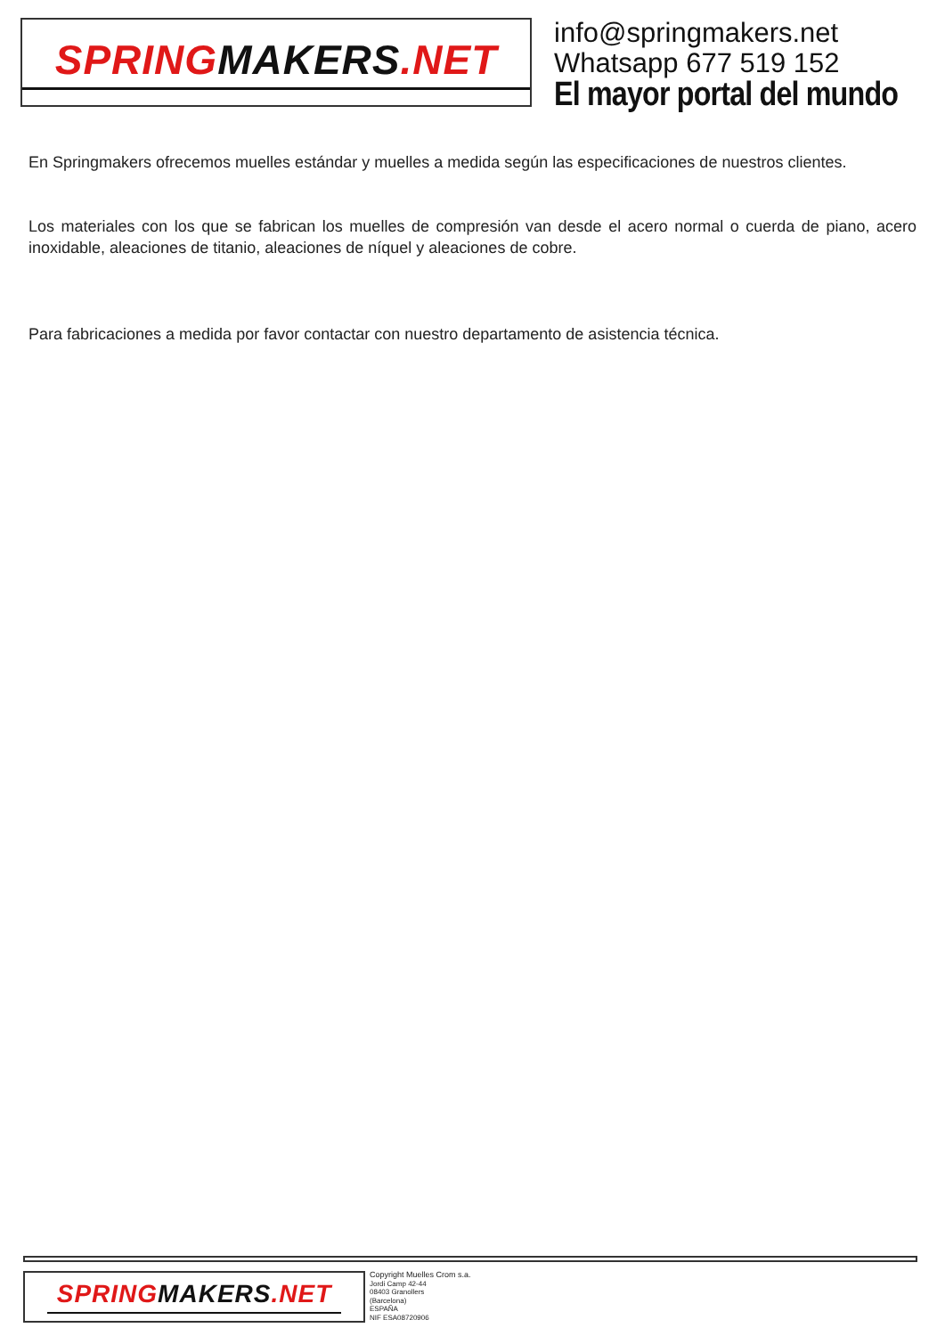SPRING MAKERS.NET
info@springmakers.net
Whatsapp 677 519 152
El mayor portal del mundo
En Springmakers ofrecemos muelles estándar y muelles a medida según las especificaciones de nuestros clientes.
Los materiales con los que se fabrican los muelles de compresión van desde el acero normal o cuerda de piano, acero inoxidable, aleaciones de titanio, aleaciones de níquel y aleaciones de cobre.
Para fabricaciones a medida por favor contactar con nuestro departamento de asistencia técnica.
SPRING MAKERS.NET
Copyright Muelles Crom s.a.
Jordi Camp 42-44
08403 Granollers
(Barcelona)
ESPAÑA
NIF ESA08720906